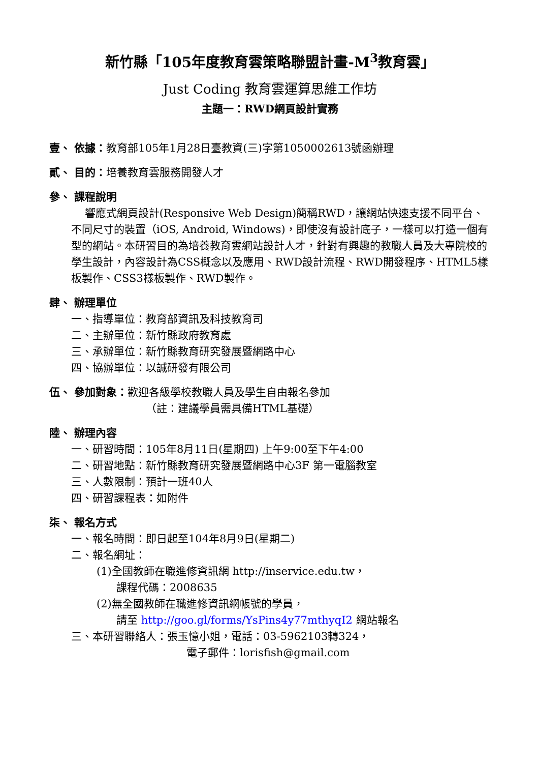新竹縣「105年度教育雲策略聯盟計畫-M<sup>3</sup>教育雲」
Just Coding 教育雲運算思維工作坊
主題一：RWD網頁設計實務
壹、 依據：教育部105年1月28日臺教資(三)字第1050002613號函辦理
貳、 目的：培養教育雲服務開發人才
參、 課程說明
響應式網頁設計(Responsive Web Design)簡稱RWD，讓網站快速支援不同平台、不同尺寸的裝置（iOS, Android, Windows)，即使沒有設計底子，一樣可以打造一個有型的網站。本研習目的為培養教育雲網站設計人才，針對有興趣的教職人員及大專院校的學生設計，內容設計為CSS概念以及應用、RWD設計流程、RWD開發程序、HTML5樣板製作、CSS3樣板製作、RWD製作。
肆、 辦理單位
一、指導單位：教育部資訊及科技教育司
二、主辦單位：新竹縣政府教育處
三、承辦單位：新竹縣教育研究發展暨網路中心
四、協辦單位：以誠研發有限公司
伍、 參加對象：歡迎各級學校教職人員及學生自由報名參加
（註：建議學員需具備HTML基礎）
陸、 辦理內容
一、研習時間：105年8月11日(星期四) 上午9:00至下午4:00
二、研習地點：新竹縣教育研究發展暨網路中心3F 第一電腦教室
三、人數限制：預計一班40人
四、研習課程表：如附件
柒、 報名方式
一、報名時間：即日起至104年8月9日(星期二)
二、報名網址：
(1)全國教師在職進修資訊網 http://inservice.edu.tw，
課程代碼：2008635
(2)無全國教師在職進修資訊網帳號的學員，
請至 http://goo.gl/forms/YsPins4y77mthyqI2 網站報名
三、本研習聯絡人：張玉憶小姐，電話：03-5962103轉324，
電子郵件：lorisfish@gmail.com